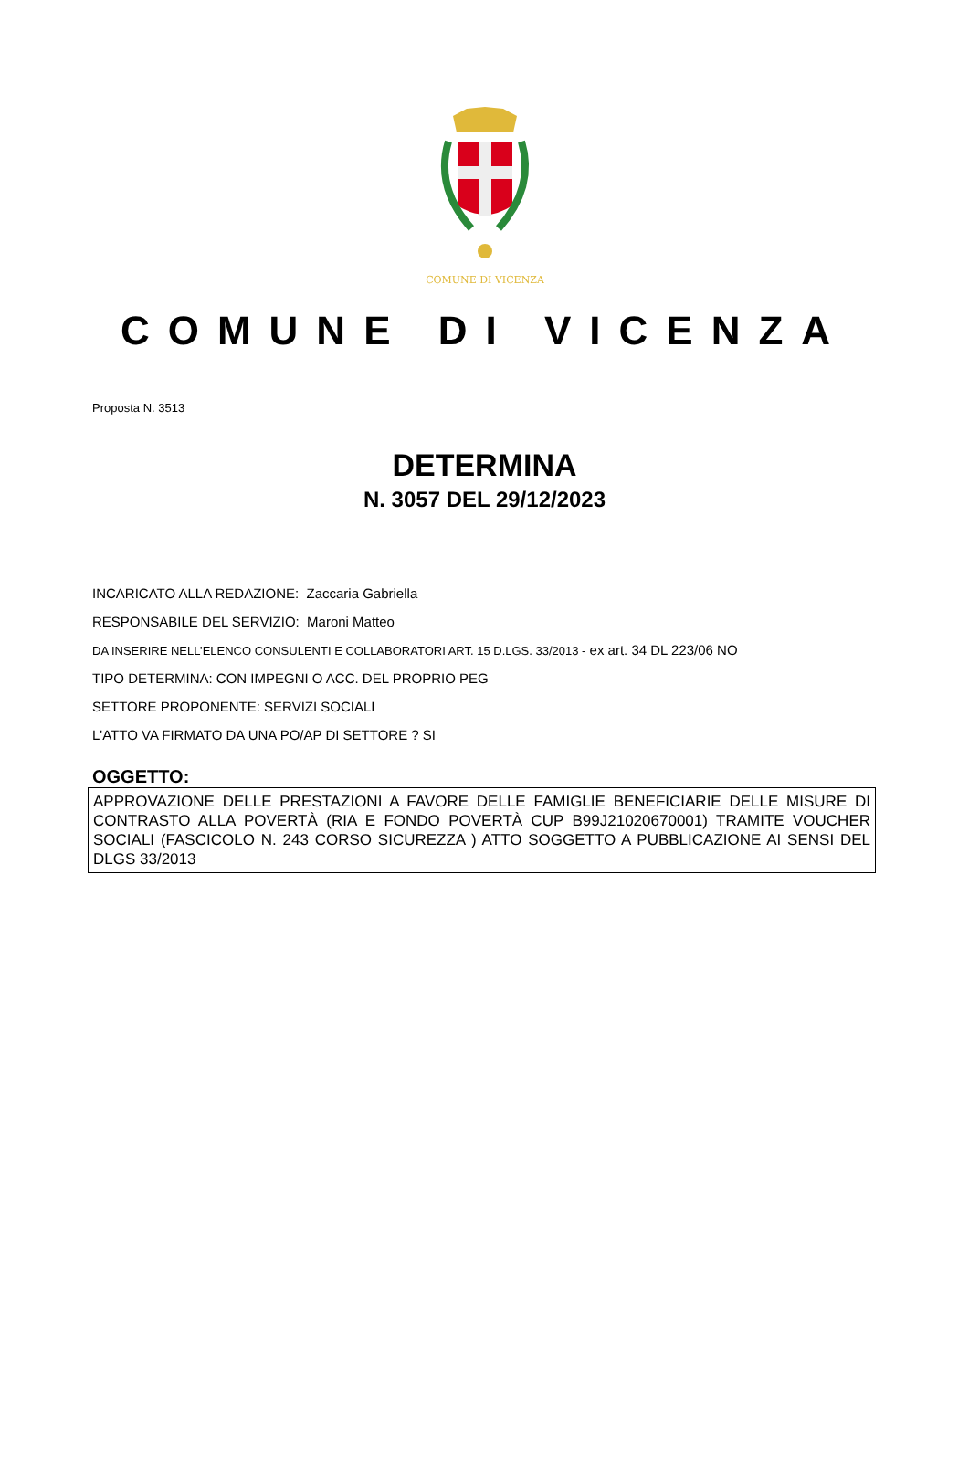COMUNE DI VICENZA
COMUNE DI VICENZA
Proposta N. 3513
DETERMINA
N. 3057 DEL 29/12/2023
INCARICATO ALLA REDAZIONE: Zaccaria Gabriella
RESPONSABILE DEL SERVIZIO: Maroni Matteo
DA INSERIRE NELL’ELENCO CONSULENTI E COLLABORATORI ART. 15 D.LGS. 33/2013 - ex art. 34 DL 223/06 NO
TIPO DETERMINA: CON IMPEGNI O ACC. DEL PROPRIO PEG
SETTORE PROPONENTE: SERVIZI SOCIALI
L'ATTO VA FIRMATO DA UNA PO/AP DI SETTORE ? SI
OGGETTO:
APPROVAZIONE DELLE PRESTAZIONI A FAVORE DELLE FAMIGLIE BENEFICIARIE DELLE MISURE DI CONTRASTO ALLA POVERTÀ (RIA E FONDO POVERTÀ CUP B99J21020670001) TRAMITE VOUCHER SOCIALI (FASCICOLO N. 243 CORSO SICUREZZA ) ATTO SOGGETTO A PUBBLICAZIONE AI SENSI DEL DLGS 33/2013